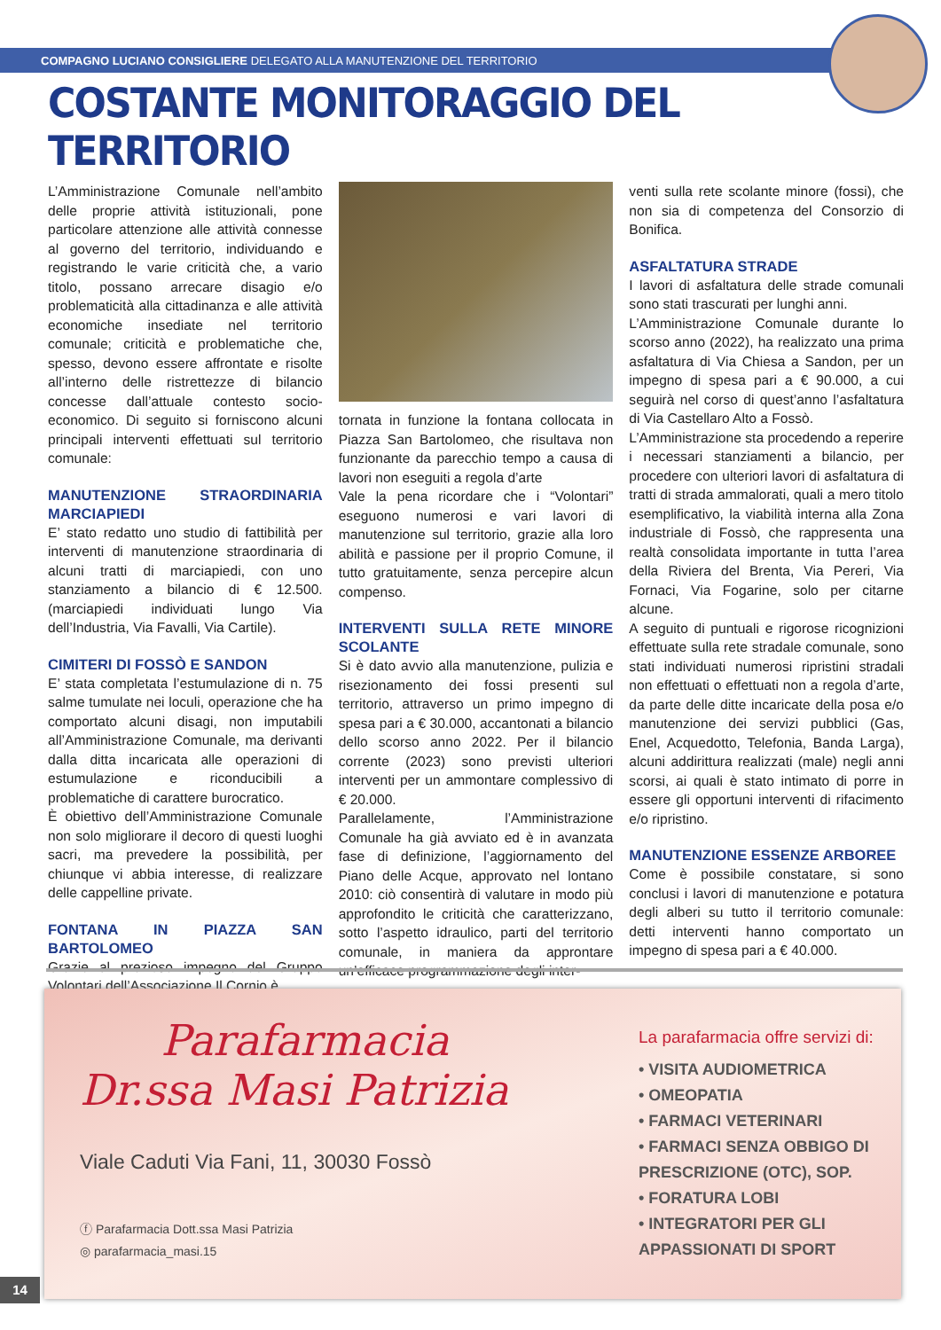COMPAGNO LUCIANO CONSIGLIERE DELEGATO ALLA MANUTENZIONE DEL TERRITORIO
COSTANTE MONITORAGGIO DEL TERRITORIO
L’Amministrazione Comunale nell’ambito delle proprie attività istituzionali, pone particolare attenzione alle attività connesse al governo del territorio, individuando e registrando le varie criticità che, a vario titolo, possano arrecare disagio e/o problematicità alla cittadinanza e alle attività economiche insediate nel territorio comunale; criticità e problematiche che, spesso, devono essere affrontate e risolte all’interno delle ristrettezze di bilancio concesse dall’attuale contesto socio-economico. Di seguito si forniscono alcuni principali interventi effettuati sul territorio comunale:
MANUTENZIONE STRAORDINARIA MARCIAPIEDI
E’ stato redatto uno studio di fattibilità per interventi di manutenzione straordinaria di alcuni tratti di marciapiedi, con uno stanziamento a bilancio di € 12.500. (marciapiedi individuati lungo Via dell’Industria, Via Favalli, Via Cartile).
CIMITERI DI FOSSÒ E SANDON
E’ stata completata l’estumulazione di n. 75 salme tumulate nei loculi, operazione che ha comportato alcuni disagi, non imputabili all’Amministrazione Comunale, ma derivanti dalla ditta incaricata alle operazioni di estumulazione e riconducibili a problematiche di carattere burocratico.
È obiettivo dell’Amministrazione Comunale non solo migliorare il decoro di questi luoghi sacri, ma prevedere la possibilità, per chiunque vi abbia interesse, di realizzare delle cappelline private.
FONTANA IN PIAZZA SAN BARTOLOMEO
Grazie al prezioso impegno del Gruppo Volontari dell’Associazione Il Cornio è
tornata in funzione la fontana collocata in Piazza San Bartolomeo, che risultava non funzionante da parecchio tempo a causa di lavori non eseguiti a regola d’arte
Vale la pena ricordare che i “Volontari” eseguono numerosi e vari lavori di manutenzione sul territorio, grazie alla loro abilità e passione per il proprio Comune, il tutto gratuitamente, senza percepire alcun compenso.
INTERVENTI SULLA RETE MINORE SCOLANTE
Si è dato avvio alla manutenzione, pulizia e risezionamento dei fossi presenti sul territorio, attraverso un primo impegno di spesa pari a € 30.000, accantonati a bilancio dello scorso anno 2022. Per il bilancio corrente (2023) sono previsti ulteriori interventi per un ammontare complessivo di € 20.000.
Parallelamente, l’Amministrazione Comunale ha già avviato ed è in avanzata fase di definizione, l’aggiornamento del Piano delle Acque, approvato nel lontano 2010: ciò consentirà di valutare in modo più approfondito le criticità che caratterizzano, sotto l’aspetto idraulico, parti del territorio comunale, in maniera da approntare un’efficace programmazione degli inter-
venti sulla rete scolante minore (fossi), che non sia di competenza del Consorzio di Bonifica.
ASFALTATURA STRADE
I lavori di asfaltatura delle strade comunali sono stati trascurati per lunghi anni.
L’Amministrazione Comunale durante lo scorso anno (2022), ha realizzato una prima asfaltatura di Via Chiesa a Sandon, per un impegno di spesa pari a € 90.000, a cui seguirà nel corso di quest’anno l’asfaltatura di Via Castellaro Alto a Fossò.
L’Amministrazione sta procedendo a reperire i necessari stanziamenti a bilancio, per procedere con ulteriori lavori di asfaltatura di tratti di strada ammalorati, quali a mero titolo esemplificativo, la viabilità interna alla Zona industriale di Fossò, che rappresenta una realtà consolidata importante in tutta l’area della Riviera del Brenta, Via Pereri, Via Fornaci, Via Fogarine, solo per citarne alcune.
A seguito di puntuali e rigorose ricognizioni effettuate sulla rete stradale comunale, sono stati individuati numerosi ripristini stradali non effettuati o effettuati non a regola d’arte, da parte delle ditte incaricate della posa e/o manutenzione dei servizi pubblici (Gas, Enel, Acquedotto, Telefonia, Banda Larga), alcuni addirittura realizzati (male) negli anni scorsi, ai quali è stato intimato di porre in essere gli opportuni interventi di rifacimento e/o ripristino.
MANUTENZIONE ESSENZE ARBOREE
Come è possibile constatare, si sono conclusi i lavori di manutenzione e potatura degli alberi su tutto il territorio comunale: detti interventi hanno comportato un impegno di spesa pari a € 40.000.
Parafarmacia
Dr.ssa Masi Patrizia
Viale Caduti Via Fani, 11, 30030 Fossò
ⓕ Parafarmacia Dott.ssa Masi Patrizia
◎ parafarmacia_masi.15
La parafarmacia offre servizi di:
• VISITA AUDIOMETRICA
• OMEOPATIA
• FARMACI VETERINARI
• FARMACI SENZA OBBIGO DI
PRESCRIZIONE (OTC), SOP.
• FORATURA LOBI
• INTEGRATORI PER GLI
APPASSIONATI DI SPORT
14